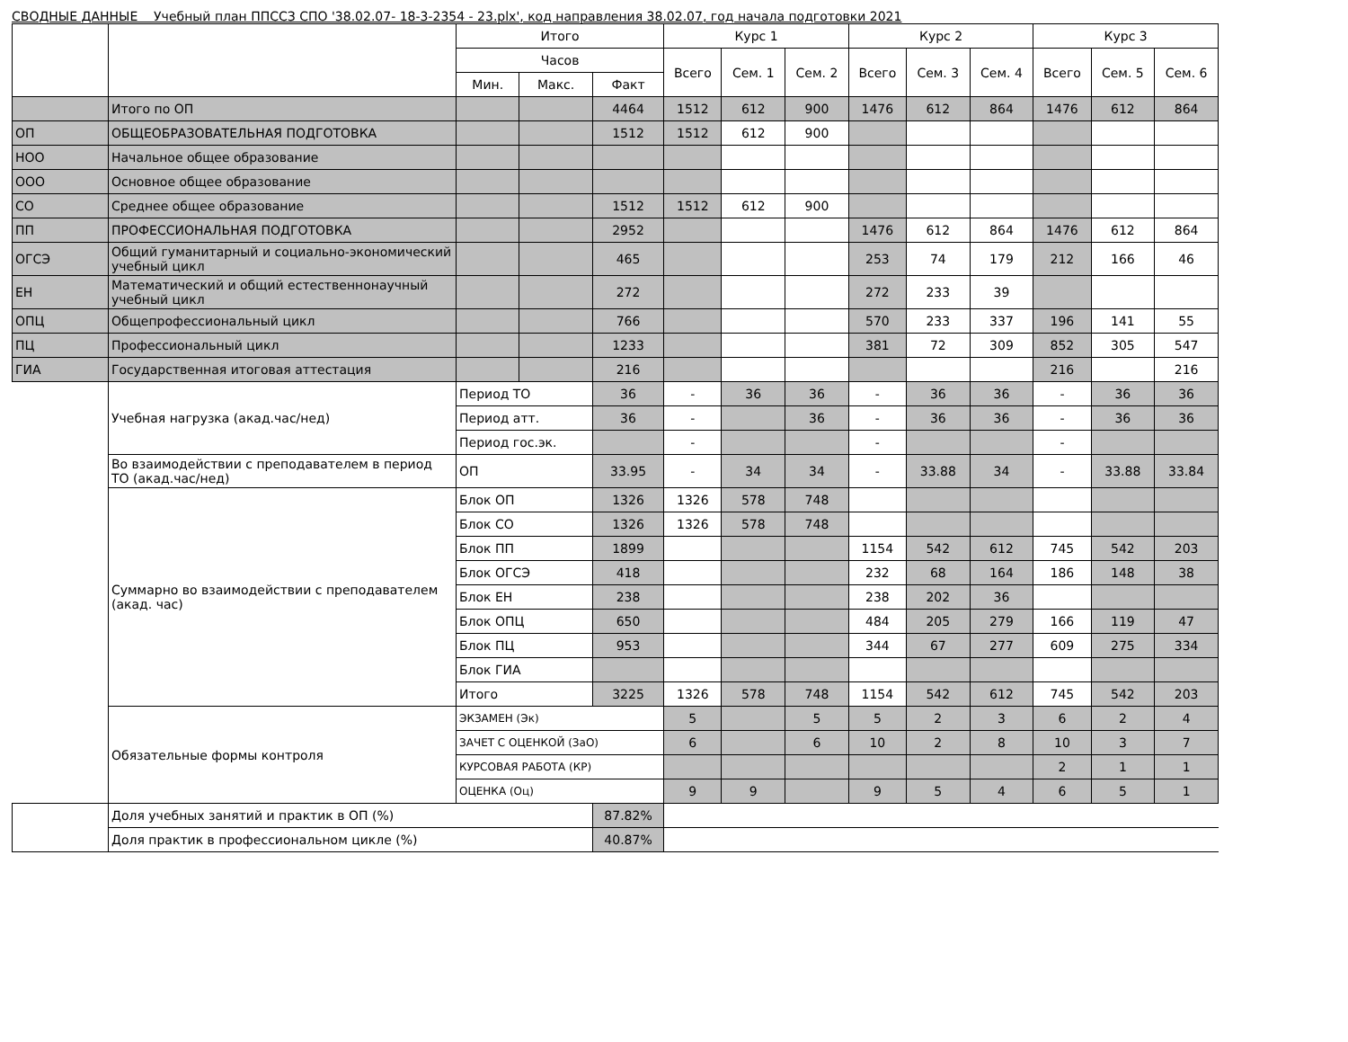СВОДНЫЕ ДАННЫЕ Учебный план ППССЗ СПО '38.02.07- 18-3-2354 - 23.plx', код направления 38.02.07, год начала подготовки 2021
| | | Итого | | | Курс 1 | | | Курс 2 | | | Курс 3 | | |
| --- | --- | --- | --- | --- | --- | --- | --- | --- | --- | --- | --- | --- | --- |
| | | Часов | | | Всего | Сем. 1 | Сем. 2 | Всего | Сем. 3 | Сем. 4 | Всего | Сем. 5 | Сем. 6 |
| | | Мин. | Макс. | Факт | | | | | | | | | |
| | Итого по ОП | | | 4464 | 1512 | 612 | 900 | 1476 | 612 | 864 | 1476 | 612 | 864 |
| ОП | ОБЩЕОБРАЗОВАТЕЛЬНАЯ ПОДГОТОВКА | | | 1512 | 1512 | 612 | 900 | | | | | | |
| НОО | Начальное общее образование | | | | | | | | | | | | |
| ООО | Основное общее образование | | | | | | | | | | | | |
| СО | Среднее общее образование | | | 1512 | 1512 | 612 | 900 | | | | | | |
| ПП | ПРОФЕССИОНАЛЬНАЯ ПОДГОТОВКА | | | 2952 | | | | 1476 | 612 | 864 | 1476 | 612 | 864 |
| ОГСЭ | Общий гуманитарный и социально-экономический учебный цикл | | | 465 | | | | 253 | 74 | 179 | 212 | 166 | 46 |
| ЕН | Математический и общий естественнонаучный учебный цикл | | | 272 | | | | 272 | 233 | 39 | | | |
| ОПЦ | Общепрофессиональный цикл | | | 766 | | | | 570 | 233 | 337 | 196 | 141 | 55 |
| ПЦ | Профессиональный цикл | | | 1233 | | | | 381 | 72 | 309 | 852 | 305 | 547 |
| ГИА | Государственная итоговая аттестация | | | 216 | | | | | | | 216 | | 216 |
| | Учебная нагрузка (акад.час/нед) | Период ТО | | 36 | - | 36 | 36 | - | 36 | 36 | - | 36 | 36 |
| | | Период атт. | | 36 | - | | 36 | - | 36 | 36 | - | 36 | 36 |
| | | Период гос.эк. | | | - | | | - | | | - | | |
| | Во взаимодействии с преподавателем в период ТО (акад.час/нед) | ОП | | 33.95 | - | 34 | 34 | - | 33.88 | 34 | - | 33.88 | 33.84 |
| | Суммарно во взаимодействии с преподавателем (акад. час) | Блок ОП | | 1326 | 1326 | 578 | 748 | | | | | | |
| | | Блок СО | | 1326 | 1326 | 578 | 748 | | | | | | |
| | | Блок ПП | | 1899 | | | | 1154 | 542 | 612 | 745 | 542 | 203 |
| | | Блок ОГСЭ | | 418 | | | | 232 | 68 | 164 | 186 | 148 | 38 |
| | | Блок ЕН | | 238 | | | | 238 | 202 | 36 | | | |
| | | Блок ОПЦ | | 650 | | | | 484 | 205 | 279 | 166 | 119 | 47 |
| | | Блок ПЦ | | 953 | | | | 344 | 67 | 277 | 609 | 275 | 334 |
| | | Блок ГИА | | | | | | | | | | | |
| | | Итого | | 3225 | 1326 | 578 | 748 | 1154 | 542 | 612 | 745 | 542 | 203 |
| | Обязательные формы контроля | ЭКЗАМЕН (Эк) | | | 5 | | 5 | 5 | 2 | 3 | 6 | 2 | 4 |
| | | ЗАЧЕТ С ОЦЕНКОЙ (ЗаО) | | | 6 | | 6 | 10 | 2 | 8 | 10 | 3 | 7 |
| | | КУРСОВАЯ РАБОТА (КР) | | | | | | | | | 2 | 1 | 1 |
| | | ОЦЕНКА (Оц) | | | 9 | 9 | | 9 | 5 | 4 | 6 | 5 | 1 |
| | Доля учебных занятий и практик в ОП (%) | | | 87.82% | | | | | | | | | |
| | Доля практик в профессиональном цикле (%) | | | 40.87% | | | | | | | | | |